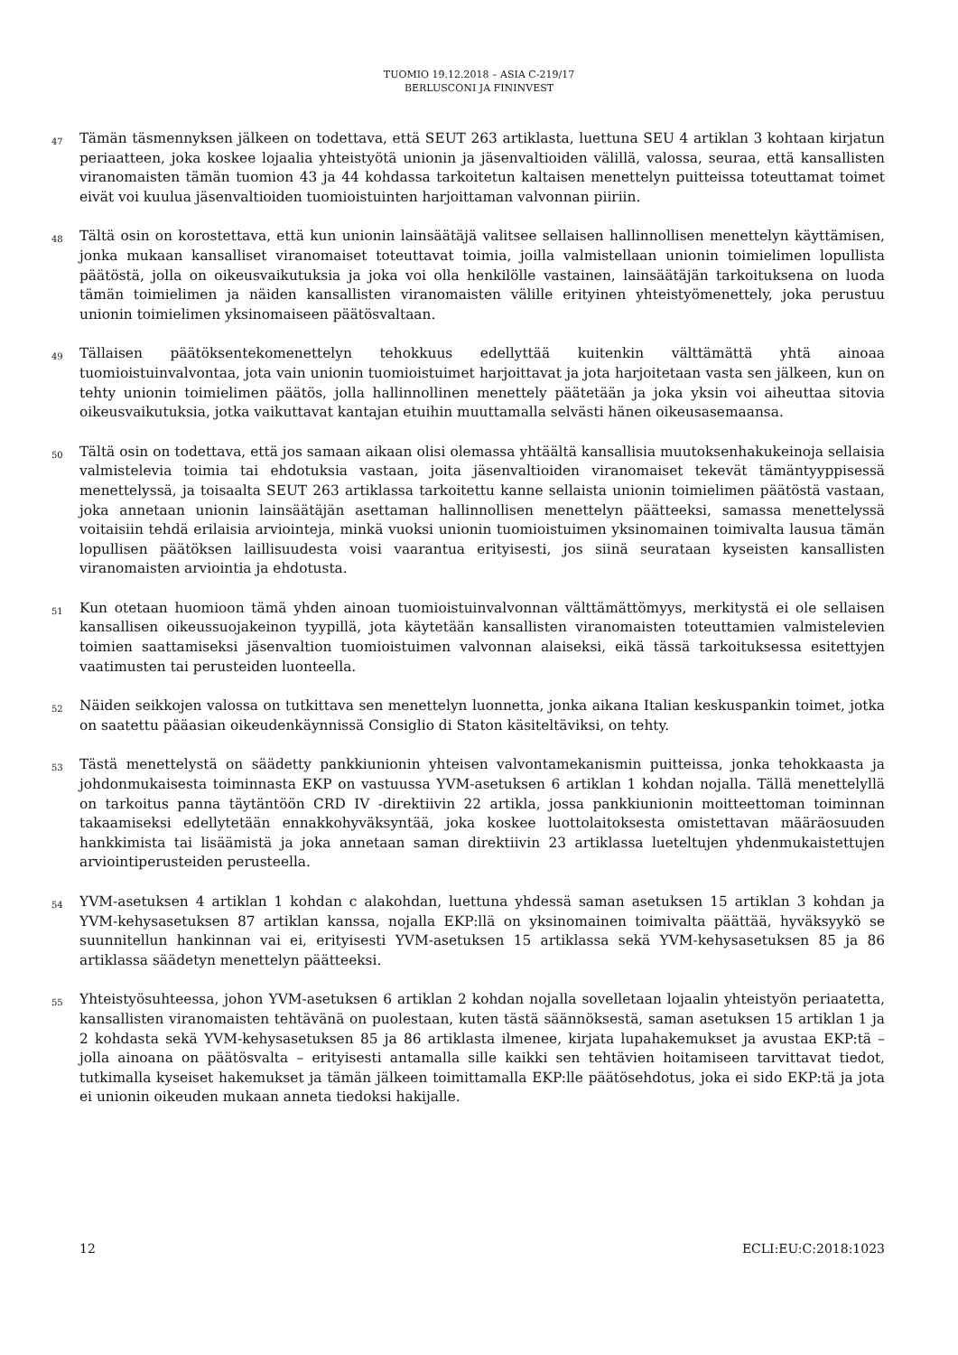TUOMIO 19.12.2018 – ASIA C-219/17
BERLUSCONI JA FININVEST
47
Tämän täsmennyksen jälkeen on todettava, että SEUT 263 artiklasta, luettuna SEU 4 artiklan 3 kohtaan kirjatun periaatteen, joka koskee lojaalia yhteistyötä unionin ja jäsenvaltioiden välillä, valossa, seuraa, että kansallisten viranomaisten tämän tuomion 43 ja 44 kohdassa tarkoitetun kaltaisen menettelyn puitteissa toteuttamat toimet eivät voi kuulua jäsenvaltioiden tuomioistuinten harjoittaman valvonnan piiriin.
48
Tältä osin on korostettava, että kun unionin lainsäätäjä valitsee sellaisen hallinnollisen menettelyn käyttämisen, jonka mukaan kansalliset viranomaiset toteuttavat toimia, joilla valmistellaan unionin toimielimen lopullista päätöstä, jolla on oikeusvaikutuksia ja joka voi olla henkilölle vastainen, lainsäätäjän tarkoituksena on luoda tämän toimielimen ja näiden kansallisten viranomaisten välille erityinen yhteistyömenettely, joka perustuu unionin toimielimen yksinomaiseen päätösvaltaan.
49
Tällaisen päätöksentekomenettelyn tehokkuus edellyttää kuitenkin välttämättä yhtä ainoaa tuomioistuinvalvontaa, jota vain unionin tuomioistuimet harjoittavat ja jota harjoitetaan vasta sen jälkeen, kun on tehty unionin toimielimen päätös, jolla hallinnollinen menettely päätetään ja joka yksin voi aiheuttaa sitovia oikeusvaikutuksia, jotka vaikuttavat kantajan etuihin muuttamalla selvästi hänen oikeusasemaansa.
50
Tältä osin on todettava, että jos samaan aikaan olisi olemassa yhtäältä kansallisia muutoksenhakukeinoja sellaisia valmistelevia toimia tai ehdotuksia vastaan, joita jäsenvaltioiden viranomaiset tekevät tämäntyyppisessä menettelyssä, ja toisaalta SEUT 263 artiklassa tarkoitettu kanne sellaista unionin toimielimen päätöstä vastaan, joka annetaan unionin lainsäätäjän asettaman hallinnollisen menettelyn päätteeksi, samassa menettelyssä voitaisiin tehdä erilaisia arviointeja, minkä vuoksi unionin tuomioistuimen yksinomainen toimivalta lausua tämän lopullisen päätöksen laillisuudesta voisi vaarantua erityisesti, jos siinä seurataan kyseisten kansallisten viranomaisten arviointia ja ehdotusta.
51
Kun otetaan huomioon tämä yhden ainoan tuomioistuinvalvonnan välttämättömyys, merkitystä ei ole sellaisen kansallisen oikeussuojakeinon tyypillä, jota käytetään kansallisten viranomaisten toteuttamien valmistelevien toimien saattamiseksi jäsenvaltion tuomioistuimen valvonnan alaiseksi, eikä tässä tarkoituksessa esitettyjen vaatimusten tai perusteiden luonteella.
52
Näiden seikkojen valossa on tutkittava sen menettelyn luonnetta, jonka aikana Italian keskuspankin toimet, jotka on saatettu pääasian oikeudenkäynnissä Consiglio di Staton käsiteltäviksi, on tehty.
53
Tästä menettelystä on säädetty pankkiunionin yhteisen valvontamekanismin puitteissa, jonka tehokkaasta ja johdonmukaisesta toiminnasta EKP on vastuussa YVM-asetuksen 6 artiklan 1 kohdan nojalla. Tällä menettelyllä on tarkoitus panna täytäntöön CRD IV -direktiivin 22 artikla, jossa pankkiunionin moitteettoman toiminnan takaamiseksi edellytetään ennakkohyväksyntää, joka koskee luottolaitoksesta omistettavan määräosuuden hankkimista tai lisäämistä ja joka annetaan saman direktiivin 23 artiklassa lueteltujen yhdenmukaistettujen arviointiperusteiden perusteella.
54
YVM-asetuksen 4 artiklan 1 kohdan c alakohdan, luettuna yhdessä saman asetuksen 15 artiklan 3 kohdan ja YVM-kehysasetuksen 87 artiklan kanssa, nojalla EKP:llä on yksinomainen toimivalta päättää, hyväksyykö se suunnitellun hankinnan vai ei, erityisesti YVM-asetuksen 15 artiklassa sekä YVM-kehysasetuksen 85 ja 86 artiklassa säädetyn menettelyn päätteeksi.
55
Yhteistyösuhteessa, johon YVM-asetuksen 6 artiklan 2 kohdan nojalla sovelletaan lojaalin yhteistyön periaatetta, kansallisten viranomaisten tehtävänä on puolestaan, kuten tästä säännöksestä, saman asetuksen 15 artiklan 1 ja 2 kohdasta sekä YVM-kehysasetuksen 85 ja 86 artiklasta ilmenee, kirjata lupahakemukset ja avustaa EKP:tä – jolla ainoana on päätösvalta – erityisesti antamalla sille kaikki sen tehtävien hoitamiseen tarvittavat tiedot, tutkimalla kyseiset hakemukset ja tämän jälkeen toimittamalla EKP:lle päätösehdotus, joka ei sido EKP:tä ja jota ei unionin oikeuden mukaan anneta tiedoksi hakijalle.
12 ECLI:EU:C:2018:1023